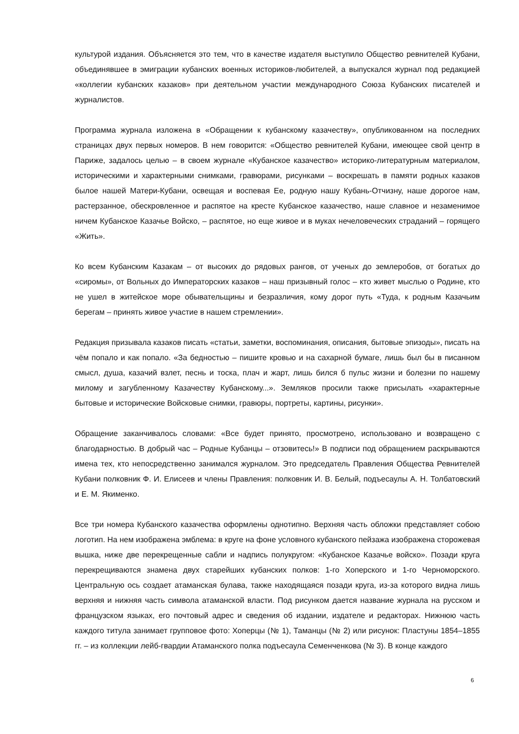культурой издания. Объясняется это тем, что в качестве издателя выступило Общество ревнителей Кубани, объединявшее в эмиграции кубанских военных историков-любителей, а выпускался журнал под редакцией «коллегии кубанских казаков» при деятельном участии международного Союза Кубанских писателей и журналистов.
Программа журнала изложена в «Обращении к кубанскому казачеству», опубликованном на последних страницах двух первых номеров. В нем говорится: «Общество ревнителей Кубани, имеющее свой центр в Париже, задалось целью – в своем журнале «Кубанское казачество» историко-литературным материалом, историческими и характерными снимками, гравюрами, рисунками – воскрешать в памяти родных казаков былое нашей Матери-Кубани, освещая и воспевая Ее, родную нашу Кубань-Отчизну, наше дорогое нам, растерзанное, обескровленное и распятое на кресте Кубанское казачество, наше славное и незаменимое ничем Кубанское Казачье Войско, – распятое, но еще живое и в муках нечеловеческих страданий – горящего «Жить».
Ко всем Кубанским Казакам – от высоких до рядовых рангов, от ученых до землеробов, от богатых до «сиромы», от Вольных до Императорских казаков – наш призывный голос – кто живет мыслью о Родине, кто не ушел в житейское море обывательщины и безразличия, кому дорог путь «Туда, к родным Казачьим берегам – принять живое участие в нашем стремлении».
Редакция призывала казаков писать «статьи, заметки, воспоминания, описания, бытовые эпизоды», писать на чём попало и как попало. «За бедностью – пишите кровью и на сахарной бумаге, лишь был бы в писанном смысл, душа, казачий взлет, песнь и тоска, плач и жарт, лишь бился б пульс жизни и болезни по нашему милому и загубленному Казачеству Кубанскому...». Земляков просили также присылать «характерные бытовые и исторические Войсковые снимки, гравюры, портреты, картины, рисунки».
Обращение заканчивалось словами: «Все будет принято, просмотрено, использовано и возвращено с благодарностью. В добрый час – Родные Кубанцы – отзовитесь!» В подписи под обращением раскрываются имена тех, кто непосредственно занимался журналом. Это председатель Правления Общества Ревнителей Кубани полковник Ф. И. Елисеев и члены Правления: полковник И. В. Белый, подъесаулы А. Н. Толбатовский и Е. М. Якименко.
Все три номера Кубанского казачества оформлены однотипно. Верхняя часть обложки представляет собою логотип. На нем изображена эмблема: в круге на фоне условного кубанского пейзажа изображена сторожевая вышка, ниже две перекрещенные сабли и надпись полукругом: «Кубанское Казачье войско». Позади круга перекрещиваются знамена двух старейших кубанских полков: 1-го Хоперского и 1-го Черноморского. Центральную ось создает атаманская булава, также находящаяся позади круга, из-за которого видна лишь верхняя и нижняя часть символа атаманской власти. Под рисунком дается название журнала на русском и французском языках, его почтовый адрес и сведения об издании, издателе и редакторах. Нижнюю часть каждого титула занимает групповое фото: Хоперцы (№ 1), Таманцы (№ 2) или рисунок: Пластуны 1854–1855 гг. – из коллекции лейб-гвардии Атаманского полка подъесаула Семенченкова (№ 3). В конце каждого
6